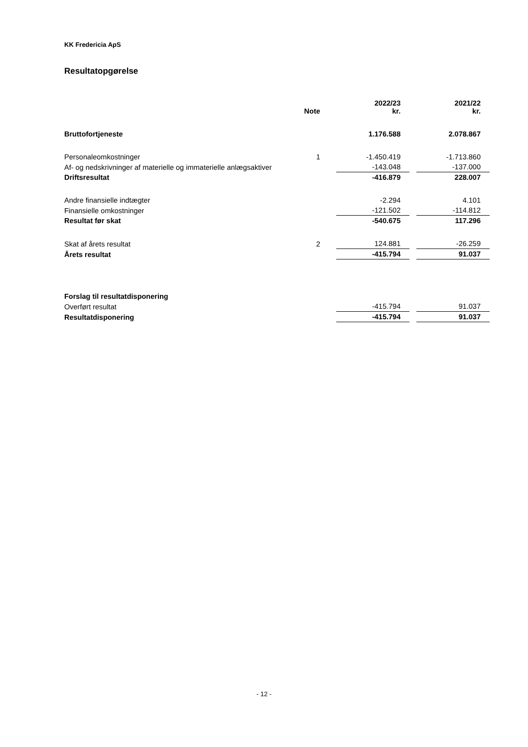KK Fredericia ApS
Resultatopgørelse
| | Note | | 2022/23 kr. | | 2021/22 kr. |
| Bruttofortjeneste | | | 1.176.588 | | 2.078.867 |
| Personaleomkostninger | 1 | | -1.450.419 | | -1.713.860 |
| Af- og nedskrivninger af materielle og immaterielle anlægsaktiver | | | -143.048 | | -137.000 |
| Driftsresultat | | | -416.879 | | 228.007 |
| Andre finansielle indtægter | | | -2.294 | | 4.101 |
| Finansielle omkostninger | | | -121.502 | | -114.812 |
| Resultat før skat | | | -540.675 | | 117.296 |
| Skat af årets resultat | 2 | | 124.881 | | -26.259 |
| Årets resultat | | | -415.794 | | 91.037 |
| Forslag til resultatdisponering | | | | | |
| Overført resultat | | | -415.794 | | 91.037 |
| Resultatdisponering | | | -415.794 | | 91.037 |
- 12 -